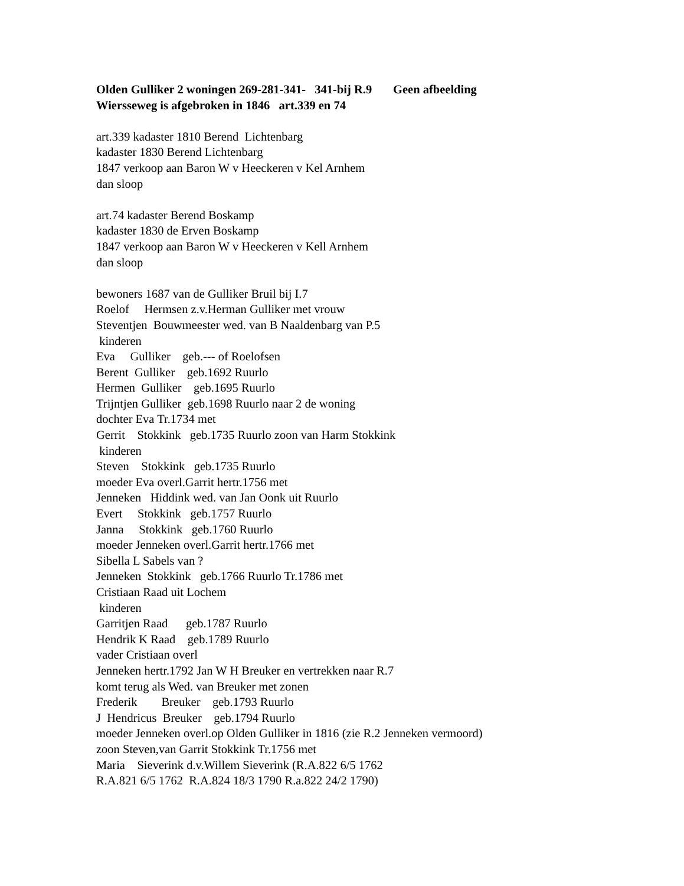Olden Gulliker 2 woningen 269-281-341- 341-bij R.9 Geen afbeelding Wiersseweg is afgebroken in 1846 art.339 en 74 art.339 kadaster 1810 Berend Lichtenbarg kadaster 1830 Berend Lichtenbarg 1847 verkoop aan Baron W v Heeckeren v Kel Arnhem dan sloop art.74 kadaster Berend Boskamp kadaster 1830 de Erven Boskamp 1847 verkoop aan Baron W v Heeckeren v Kell Arnhem dan sloop bewoners 1687 van de Gulliker Bruil bij I.7 Roelof Hermsen z.v.Herman Gulliker met vrouw Steventjen Bouwmeester wed. van B Naaldenbarg van P.5 kinderen Eva Gulliker geb.--- of Roelofsen Berent Gulliker geb.1692 Ruurlo Hermen Gulliker geb.1695 Ruurlo Trijntjen Gulliker geb.1698 Ruurlo naar 2 de woning dochter Eva Tr.1734 met Gerrit Stokkink geb.1735 Ruurlo zoon van Harm Stokkink kinderen Steven Stokkink geb.1735 Ruurlo moeder Eva overl.Garrit hertr.1756 met Jenneken Hiddink wed. van Jan Oonk uit Ruurlo Evert Stokkink geb.1757 Ruurlo Janna Stokkink geb.1760 Ruurlo moeder Jenneken overl.Garrit hertr.1766 met Sibella L Sabels van ? Jenneken Stokkink geb.1766 Ruurlo Tr.1786 met Cristiaan Raad uit Lochem kinderen Garritjen Raad geb.1787 Ruurlo Hendrik K Raad geb.1789 Ruurlo vader Cristiaan overl Jenneken hertr.1792 Jan W H Breuker en vertrekken naar R.7 komt terug als Wed. van Breuker met zonen Frederik Breuker geb.1793 Ruurlo J Hendricus Breuker geb.1794 Ruurlo moeder Jenneken overl.op Olden Gulliker in 1816 (zie R.2 Jenneken vermoord) zoon Steven,van Garrit Stokkink Tr.1756 met Maria Sieverink d.v.Willem Sieverink (R.A.822 6/5 1762 R.A.821 6/5 1762 R.A.824 18/3 1790 R.a.822 24/2 1790)